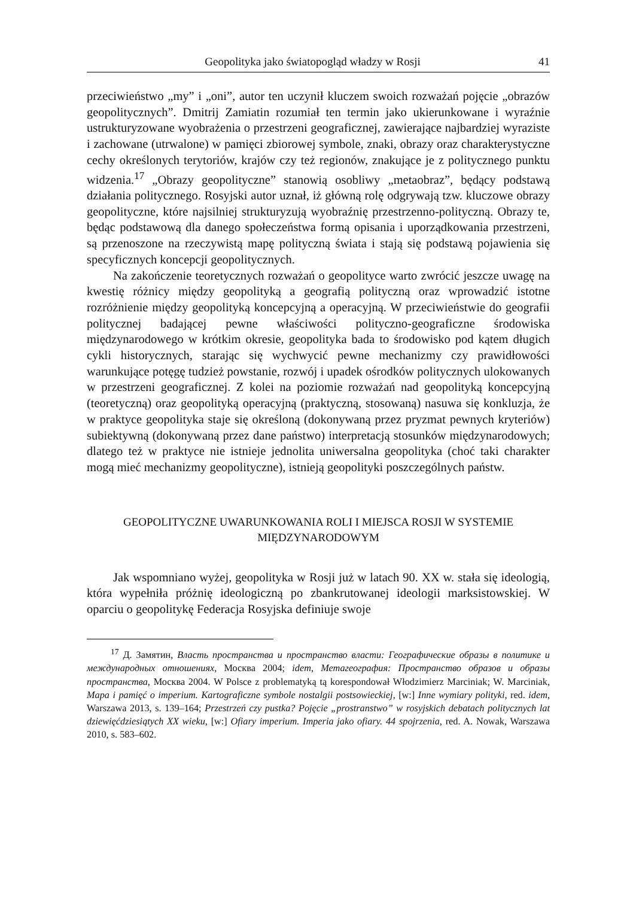Geopolityka jako światopogląd władzy w Rosji 41
przeciwieństwo „my” i „oni”, autor ten uczynił kluczem swoich rozważań pojęcie „obrazów geopolitycznych”. Dmitrij Zamiatin rozumiał ten termin jako ukierunkowane i wyraźnie ustrukturyzowane wyobrażenia o przestrzeni geograficznej, zawierające najbardziej wyraziste i zachowane (utrwalone) w pamięci zbiorowej symbole, znaki, obrazy oraz charakterystyczne cechy określonych terytoriów, krajów czy też regionów, znakujące je z politycznego punktu widzenia.<sup>17</sup> „Obrazy geopolityczne” stanowią osobliwy „metaobraz”, będący podstawą działania politycznego. Rosyjski autor uznał, iż główną rolę odgrywają tzw. kluczowe obrazy geopolityczne, które najsilniej strukturyzują wyobraźnię przestrzenno-polityczną. Obrazy te, będąc podstawową dla danego społeczeństwa formą opisania i uporządkowania przestrzeni, są przenoszone na rzeczywistą mapę polityczną świata i stają się podstawą pojawienia się specyficznych koncepcji geopolitycznych.
Na zakończenie teoretycznych rozważań o geopolityce warto zwrócić jeszcze uwagę na kwestię różnicy między geopolityką a geografią polityczną oraz wprowadzić istotne rozróżnienie między geopolityką koncepcyjną a operacyjną. W przeciwieństwie do geografii politycznej badającej pewne właściwości polityczno-geograficzne środowiska międzynarodowego w krótkim okresie, geopolityka bada to środowisko pod kątem długich cykli historycznych, starając się wychwycić pewne mechanizmy czy prawidłowości warunkujące potęgę tudzież powstanie, rozwój i upadek ośrodków politycznych ulokowanych w przestrzeni geograficznej. Z kolei na poziomie rozważań nad geopolityką koncepcyjną (teoretyczną) oraz geopolityką operacyjną (praktyczną, stosowaną) nasuwa się konkluzja, że w praktyce geopolityka staje się określoną (dokonywaną przez pryzmat pewnych kryteriów) subiektywną (dokonywaną przez dane państwo) interpretacją stosunków międzynarodowych; dlatego też w praktyce nie istnieje jednolita uniwersalna geopolityka (choć taki charakter mogą mieć mechanizmy geopolityczne), istnieją geopolityki poszczególnych państw.
GEOPOLITYCZNE UWARUNKOWANIA ROLI I MIEJSCA ROSJI W SYSTEMIE
MIĘDZYNARODOWYM
Jak wspomniano wyżej, geopolityka w Rosji już w latach 90. XX w. stała się ideologią, która wypełniła próżnię ideologiczną po zbankrutowanej ideologii marksistowskiej. W oparciu o geopolitykę Federacja Rosyjska definiuje swoje
<sup>17</sup> Д. Замятин, Власть пространства и пространство власти: Географические образы в политике и международных отношениях, Москва 2004; idem, Метагеография: Пространство образов и образы пространства, Москва 2004. W Polsce z problematyką tą korespondował Włodzimierz Marciniak; W. Marciniak, Mapa i pamięć o imperium. Kartograficzne symbole nostalgii postsowieckiej, [w:] Inne wymiary polityki, red. idem, Warszawa 2013, s. 139–164; Przestrzeń czy pustka? Pojęcie „prostranstwo” w rosyjskich debatach politycznych lat dziewięćdziesiątych XX wieku, [w:] Ofiary imperium. Imperia jako ofiary. 44 spojrzenia, red. A. Nowak, Warszawa 2010, s. 583–602.